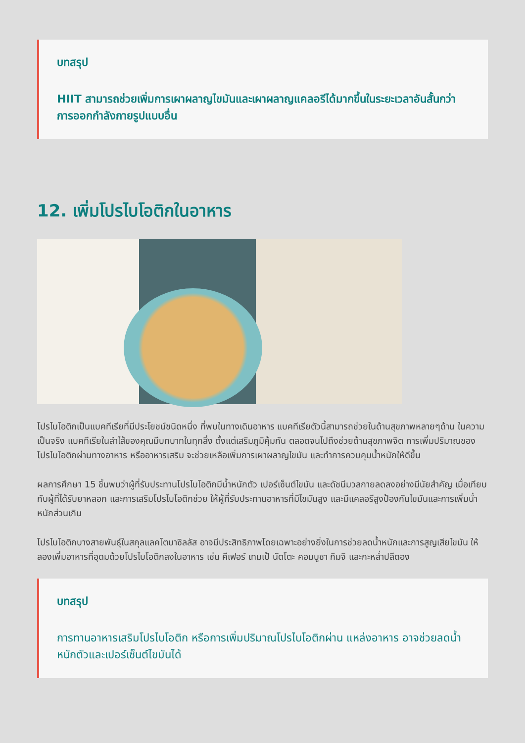บทสรุป
HIIT สามารถช่วยเพิ่มการเผาผลาญไขมันและเผาผลาญแคลอรีได้มากขึ้นในระยะเวลาอันสั้นกว่าการออกกำลังกายรูปแบบอื่น
12. เพิ่มโปรไบโอติกในอาหาร
โปรไบโอติกเป็นแบคทีเรียที่มีประโยชน์ชนิดหนึ่ง ที่พบในทางเดินอาหาร แบคทีเรียตัวนี้สามารถช่วยในด้านสุขภาพหลายๆด้าน ในความเป็นจริง แบคทีเรียในลำไส้ของคุณมีบทบาทในทุกสิ่ง ตั้งแต่เสริมภูมิคุ้มกัน ตลอดจนไปถึงช่วยด้านสุขภาพจิต การเพิ่มปริมาณของโปรไบโอติกผ่านทางอาหาร หรืออาหารเสริม จะช่วยเหลือเพิ่มการเผาผลาญไขมัน และทำการควบคุมน้ำหนักให้ดีขึ้น
ผลการศึกษา 15 ชิ้นพบว่าผู้ที่รับประทานโปรไบโอติกมีน้ำหนักตัว เปอร์เซ็นต์ไขมัน และดัชนีมวลกายลดลงอย่างมีนัยสำคัญ เมื่อเทียบกับผู้ที่ได้รับยาหลอก และการเสริมโปรไบโอติกช่วย ให้ผู้ที่รับประทานอาหารที่มีไขมันสูง และมีแคลอรีสูงป้องกันไขมันและการเพิ่มน้ำหนักส่วนเกิน
โปรไบโอติกบางสายพันธุ์ในสกุลแลคโตบาซิลลัส อาจมีประสิทธิภาพโดยเฉพาะอย่างยิ่งในการช่วยลดน้ำหนักและการสูญเสียไขมัน ให้ลองเพิ่มอาหารที่อุดมด้วยโปรไบโอติกลงในอาหาร เช่น คีเฟอร์ เทมเป้ นัตโตะ คอมบูชา กิมจิ และกะหล่ำปลีดอง
บทสรุป
การทานอาหารเสริมโปรไบโอติก หรือการเพิ่มปริมาณโปรไบโอติกผ่าน แหล่งอาหาร อาจช่วยลดน้ำหนักตัวและเปอร์เซ็นต์ไขมันได้